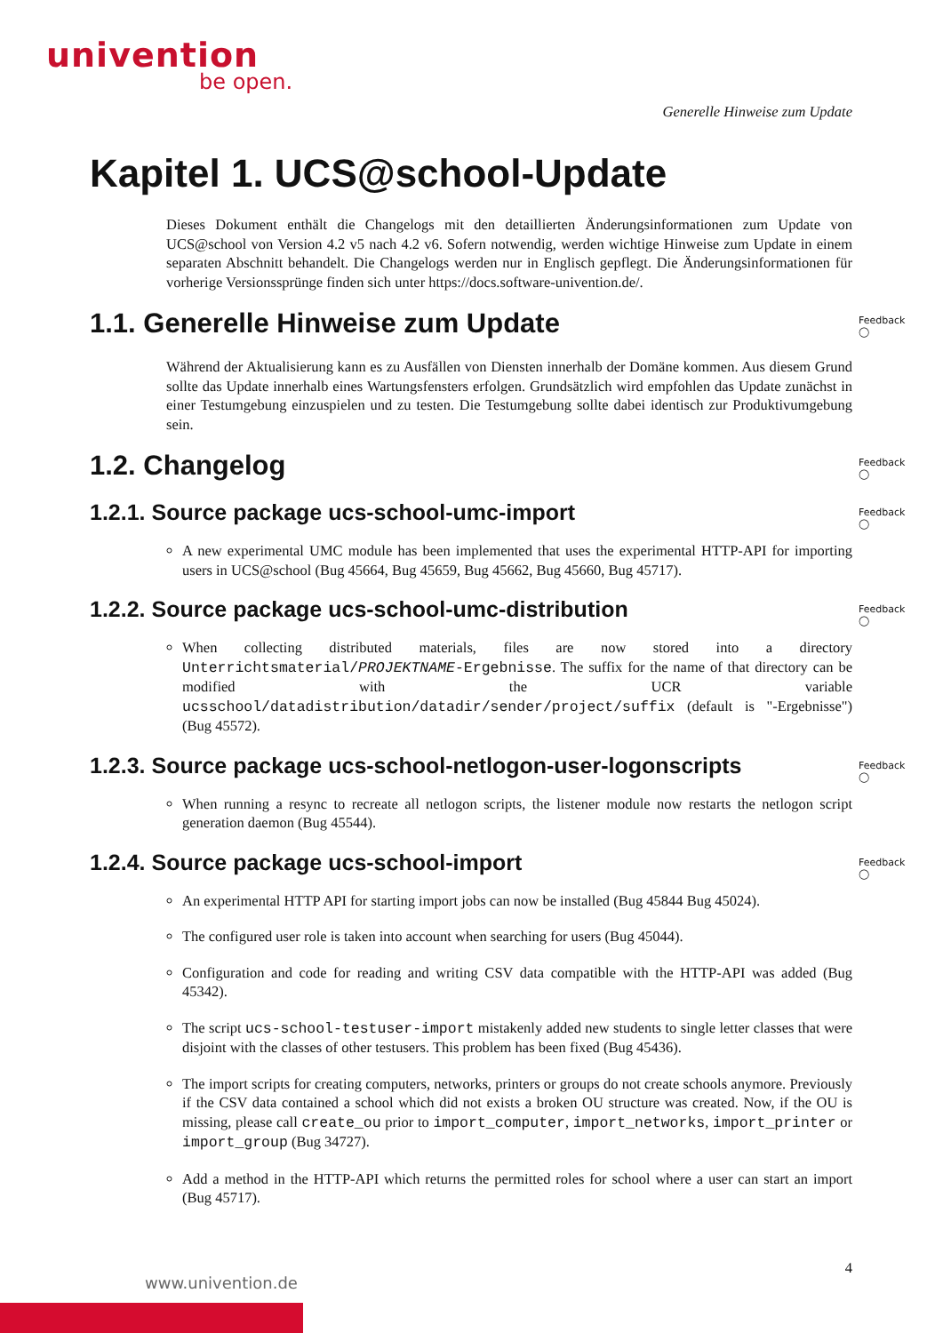univention
be open.
Generelle Hinweise zum Update
Kapitel 1. UCS@school-Update
Dieses Dokument enthält die Changelogs mit den detaillierten Änderungsinformationen zum Update von UCS@school von Version 4.2 v5 nach 4.2 v6. Sofern notwendig, werden wichtige Hinweise zum Update in einem separaten Abschnitt behandelt. Die Changelogs werden nur in Englisch gepflegt. Die Änderungsinformationen für vorherige Versionssprünge finden sich unter https://docs.software-univention.de/.
1.1. Generelle Hinweise zum Update Feedback ◯
Während der Aktualisierung kann es zu Ausfällen von Diensten innerhalb der Domäne kommen. Aus diesem Grund sollte das Update innerhalb eines Wartungsfensters erfolgen. Grundsätzlich wird empfohlen das Update zunächst in einer Testumgebung einzuspielen und zu testen. Die Testumgebung sollte dabei identisch zur Produktivumgebung sein.
1.2. Changelog Feedback ◯
1.2.1. Source package ucs-school-umc-import Feedback ◯
A new experimental UMC module has been implemented that uses the experimental HTTP-API for importing users in UCS@school (Bug 45664, Bug 45659, Bug 45662, Bug 45660, Bug 45717).
1.2.2. Source package ucs-school-umc-distribution Feedback ◯
When collecting distributed materials, files are now stored into a directory Unterrichtsmaterial/PROJEKTNAME-Ergebnisse. The suffix for the name of that directory can be modified with the UCR variable ucsschool/datadistribution/datadir/sender/project/suffix (default is "-Ergebnisse") (Bug 45572).
1.2.3. Source package ucs-school-netlogon-user-logonscripts Feedback ◯
When running a resync to recreate all netlogon scripts, the listener module now restarts the netlogon script generation daemon (Bug 45544).
1.2.4. Source package ucs-school-import Feedback ◯
An experimental HTTP API for starting import jobs can now be installed (Bug 45844 Bug 45024).
The configured user role is taken into account when searching for users (Bug 45044).
Configuration and code for reading and writing CSV data compatible with the HTTP-API was added (Bug 45342).
The script ucs-school-testuser-import mistakenly added new students to single letter classes that were disjoint with the classes of other testusers. This problem has been fixed (Bug 45436).
The import scripts for creating computers, networks, printers or groups do not create schools anymore. Previously if the CSV data contained a school which did not exists a broken OU structure was created. Now, if the OU is missing, please call create_ou prior to import_computer, import_networks, import_printer or import_group (Bug 34727).
Add a method in the HTTP-API which returns the permitted roles for school where a user can start an import (Bug 45717).
4
www.univention.de